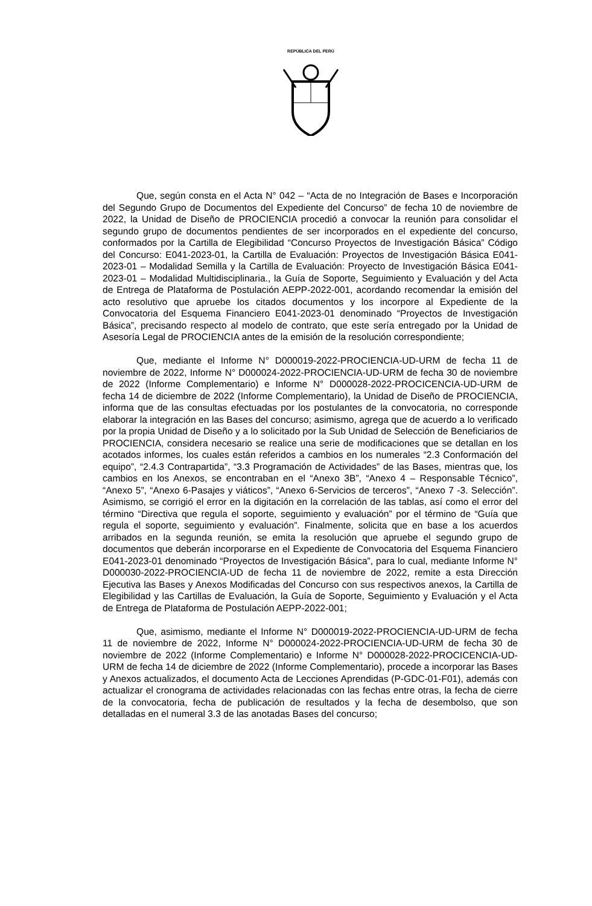REPÚBLICA DEL PERÚ
Que, según consta en el Acta N° 042 – “Acta de no Integración de Bases e Incorporación del Segundo Grupo de Documentos del Expediente del Concurso” de fecha 10 de noviembre de 2022, la Unidad de Diseño de PROCIENCIA procedió a convocar la reunión para consolidar el segundo grupo de documentos pendientes de ser incorporados en el expediente del concurso, conformados por la Cartilla de Elegibilidad “Concurso Proyectos de Investigación Básica” Código del Concurso: E041-2023-01, la Cartilla de Evaluación: Proyectos de Investigación Básica E041-2023-01 – Modalidad Semilla y la Cartilla de Evaluación: Proyecto de Investigación Básica E041-2023-01 – Modalidad Multidisciplinaria., la Guía de Soporte, Seguimiento y Evaluación y del Acta de Entrega de Plataforma de Postulación AEPP-2022-001, acordando recomendar la emisión del acto resolutivo que apruebe los citados documentos y los incorpore al Expediente de la Convocatoria del Esquema Financiero E041-2023-01 denominado “Proyectos de Investigación Básica”, precisando respecto al modelo de contrato, que este sería entregado por la Unidad de Asesoría Legal de PROCIENCIA antes de la emisión de la resolución correspondiente;
Que, mediante el Informe N° D000019-2022-PROCIENCIA-UD-URM de fecha 11 de noviembre de 2022, Informe N° D000024-2022-PROCIENCIA-UD-URM de fecha 30 de noviembre de 2022 (Informe Complementario) e Informe N° D000028-2022-PROCICENCIA-UD-URM de fecha 14 de diciembre de 2022 (Informe Complementario), la Unidad de Diseño de PROCIENCIA, informa que de las consultas efectuadas por los postulantes de la convocatoria, no corresponde elaborar la integración en las Bases del concurso; asimismo, agrega que de acuerdo a lo verificado por la propia Unidad de Diseño y a lo solicitado por la Sub Unidad de Selección de Beneficiarios de PROCIENCIA, considera necesario se realice una serie de modificaciones que se detallan en los acotados informes, los cuales están referidos a cambios en los numerales “2.3 Conformación del equipo”, “2.4.3 Contrapartida”, “3.3 Programación de Actividades” de las Bases, mientras que, los cambios en los Anexos, se encontraban en el “Anexo 3B”, “Anexo 4 – Responsable Técnico”, “Anexo 5”, “Anexo 6-Pasajes y viáticos”, “Anexo 6-Servicios de terceros”, “Anexo 7 -3. Selección”. Asimismo, se corrigió el error en la digitación en la correlación de las tablas, así como el error del término “Directiva que regula el soporte, seguimiento y evaluación” por el término de “Guía que regula el soporte, seguimiento y evaluación”. Finalmente, solicita que en base a los acuerdos arribados en la segunda reunión, se emita la resolución que apruebe el segundo grupo de documentos que deberán incorporarse en el Expediente de Convocatoria del Esquema Financiero E041-2023-01 denominado “Proyectos de Investigación Básica”, para lo cual, mediante Informe N° D000030-2022-PROCIENCIA-UD de fecha 11 de noviembre de 2022, remite a esta Dirección Ejecutiva las Bases y Anexos Modificadas del Concurso con sus respectivos anexos, la Cartilla de Elegibilidad y las Cartillas de Evaluación, la Guía de Soporte, Seguimiento y Evaluación y el Acta de Entrega de Plataforma de Postulación AEPP-2022-001;
Que, asimismo, mediante el Informe N° D000019-2022-PROCIENCIA-UD-URM de fecha 11 de noviembre de 2022, Informe N° D000024-2022-PROCIENCIA-UD-URM de fecha 30 de noviembre de 2022 (Informe Complementario) e Informe N° D000028-2022-PROCICENCIA-UD-URM de fecha 14 de diciembre de 2022 (Informe Complementario), procede a incorporar las Bases y Anexos actualizados, el documento Acta de Lecciones Aprendidas (P-GDC-01-F01), además con actualizar el cronograma de actividades relacionadas con las fechas entre otras, la fecha de cierre de la convocatoria, fecha de publicación de resultados y la fecha de desembolso, que son detalladas en el numeral 3.3 de las anotadas Bases del concurso;